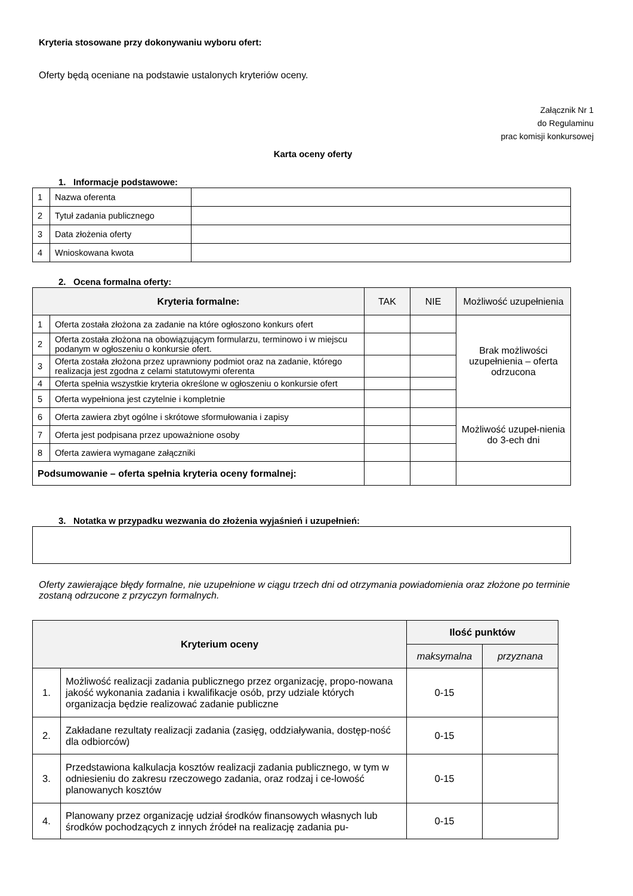Kryteria stosowane przy dokonywaniu wyboru ofert:
Oferty będą oceniane na podstawie ustalonych kryteriów oceny.
Załącznik Nr 1
do Regulaminu
prac komisji konkursowej
Karta oceny oferty
1. Informacje podstawowe:
| 1 | Nazwa oferenta | |
| 2 | Tytuł zadania publicznego | |
| 3 | Data złożenia oferty | |
| 4 | Wnioskowana kwota | |
2. Ocena formalna oferty:
| Kryteria formalne: | | TAK | NIE | Możliwość uzupełnienia |
| --- | --- | --- | --- | --- |
| 1 | Oferta została złożona za zadanie na które ogłoszono konkurs ofert | | | Brak możliwości uzupełnienia – oferta odrzucona |
| 2 | Oferta została złożona na obowiązującym formularzu, terminowo i w miejscu podanym w ogłoszeniu o konkursie ofert. | | | |
| 3 | Oferta została złożona przez uprawniony podmiot oraz na zadanie, którego realizacja jest zgodna z celami statutowymi oferenta | | | |
| 4 | Oferta spełnia wszystkie kryteria określone w ogłoszeniu o konkursie ofert | | | |
| 5 | Oferta wypełniona jest czytelnie i kompletnie | | | |
| 6 | Oferta zawiera zbyt ogólne i skrótowe sformułowania i zapisy | | | Możliwość uzupeł-nienia do 3-ech dni |
| 7 | Oferta jest podpisana przez upoważnione osoby | | | |
| 8 | Oferta zawiera wymagane załączniki | | | |
| Podsumowanie – oferta spełnia kryteria oceny formalnej: | | | | |
3. Notatka w przypadku wezwania do złożenia wyjaśnień i uzupełnień:
Oferty zawierające błędy formalne, nie uzupełnione w ciągu trzech dni od otrzymania powiadomienia oraz złożone po terminie zostaną odrzucone z przyczyn formalnych.
| Kryterium oceny | | Ilość punktów | |
| --- | --- | --- | --- |
| | | maksymalna | przyznana |
| 1. | Możliwość realizacji zadania publicznego przez organizację, propo-nowana jakość wykonania zadania i kwalifikacje osób, przy udziale których organizacja będzie realizować zadanie publiczne | 0-15 | |
| 2. | Zakładane rezultaty realizacji zadania (zasięg, oddziaływania, dostęp-ność dla odbiorców) | 0-15 | |
| 3. | Przedstawiona kalkulacja kosztów realizacji zadania publicznego, w tym w odniesieniu do zakresu rzeczowego zadania, oraz rodzaj i ce-lowość planowanych kosztów | 0-15 | |
| 4. | Planowany przez organizację udział środków finansowych własnych lub środków pochodzących z innych źródeł na realizację zadania pu- | 0-15 | |